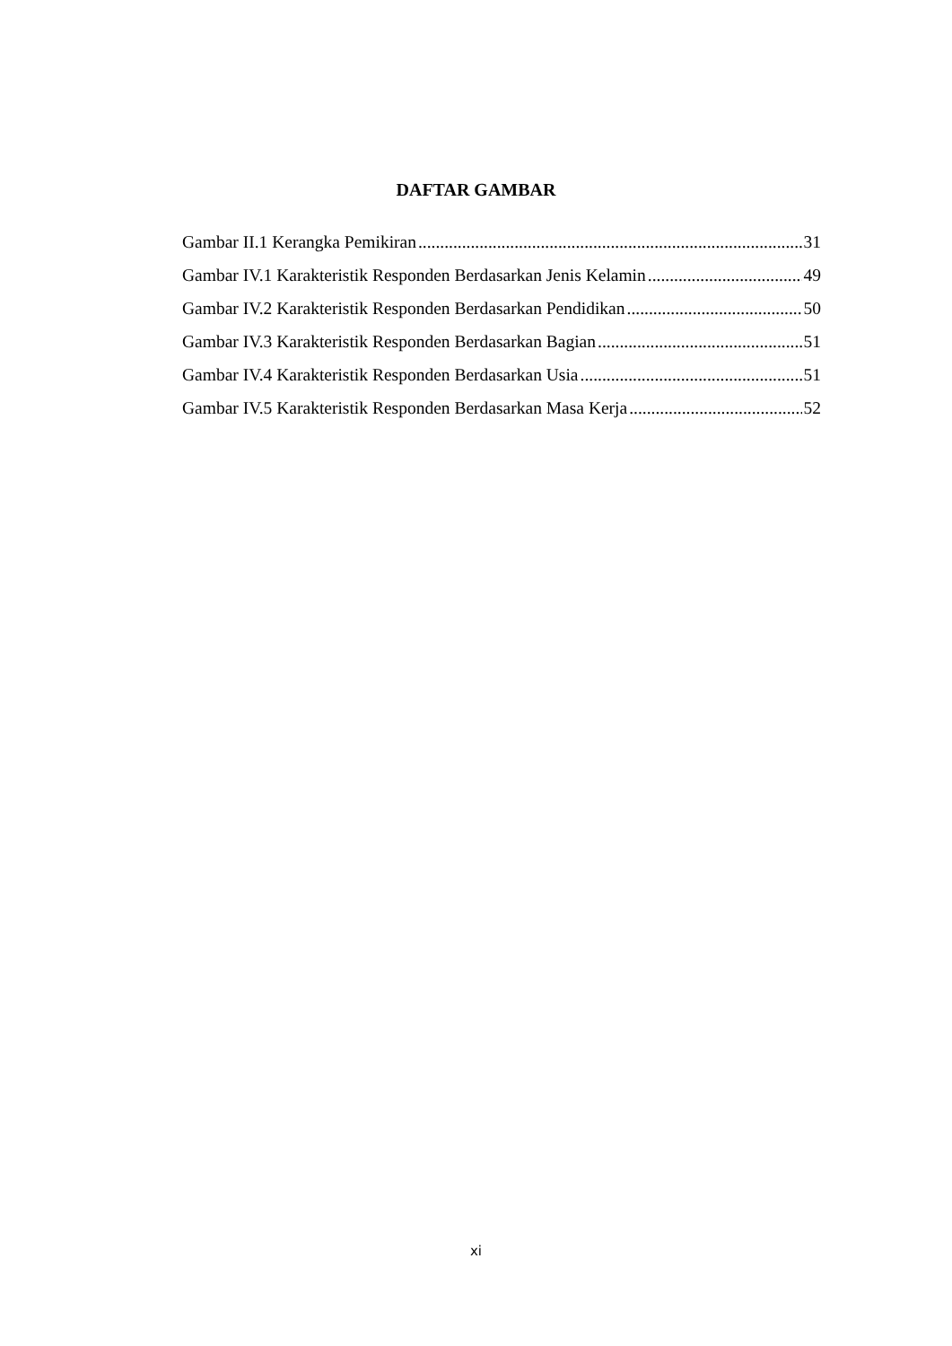DAFTAR GAMBAR
Gambar II.1 Kerangka Pemikiran 31
Gambar IV.1 Karakteristik Responden Berdasarkan Jenis Kelamin 49
Gambar IV.2 Karakteristik Responden Berdasarkan Pendidikan 50
Gambar IV.3 Karakteristik Responden Berdasarkan Bagian 51
Gambar IV.4 Karakteristik Responden Berdasarkan Usia 51
Gambar IV.5 Karakteristik Responden Berdasarkan Masa Kerja 52
xi